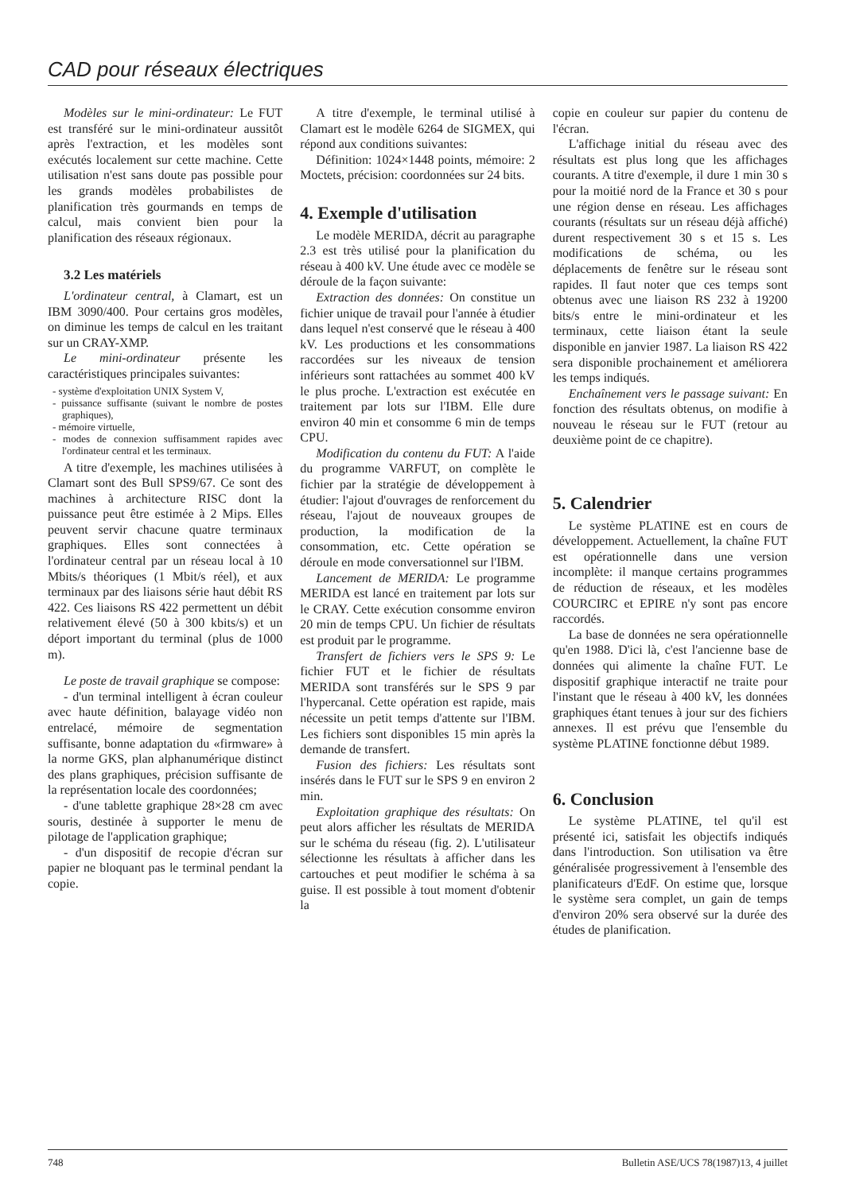CAD pour réseaux électriques
Modèles sur le mini-ordinateur: Le FUT est transféré sur le mini-ordinateur aussitôt après l'extraction, et les modèles sont exécutés localement sur cette machine. Cette utilisation n'est sans doute pas possible pour les grands modèles probabilistes de planification très gourmands en temps de calcul, mais convient bien pour la planification des réseaux régionaux.
3.2 Les matériels
L'ordinateur central, à Clamart, est un IBM 3090/400. Pour certains gros modèles, on diminue les temps de calcul en les traitant sur un CRAY-XMP.
Le mini-ordinateur présente les caractéristiques principales suivantes:
- système d'exploitation UNIX System V,
- puissance suffisante (suivant le nombre de postes graphiques),
- mémoire virtuelle,
- modes de connexion suffisamment rapides avec l'ordinateur central et les terminaux.
A titre d'exemple, les machines utilisées à Clamart sont des Bull SPS9/67. Ce sont des machines à architecture RISC dont la puissance peut être estimée à 2 Mips. Elles peuvent servir chacune quatre terminaux graphiques. Elles sont connectées à l'ordinateur central par un réseau local à 10 Mbits/s théoriques (1 Mbit/s réel), et aux terminaux par des liaisons série haut débit RS 422. Ces liaisons RS 422 permettent un débit relativement élevé (50 à 300 kbits/s) et un déport important du terminal (plus de 1000 m).
Le poste de travail graphique se compose:
- d'un terminal intelligent à écran couleur avec haute définition, balayage vidéo non entrelacé, mémoire de segmentation suffisante, bonne adaptation du «firmware» à la norme GKS, plan alphanumérique distinct des plans graphiques, précision suffisante de la représentation locale des coordonnées;
- d'une tablette graphique 28×28 cm avec souris, destinée à supporter le menu de pilotage de l'application graphique;
- d'un dispositif de recopie d'écran sur papier ne bloquant pas le terminal pendant la copie.
A titre d'exemple, le terminal utilisé à Clamart est le modèle 6264 de SIGMEX, qui répond aux conditions suivantes:
Définition: 1024×1448 points, mémoire: 2 Moctets, précision: coordonnées sur 24 bits.
4. Exemple d'utilisation
Le modèle MERIDA, décrit au paragraphe 2.3 est très utilisé pour la planification du réseau à 400 kV. Une étude avec ce modèle se déroule de la façon suivante:
Extraction des données: On constitue un fichier unique de travail pour l'année à étudier dans lequel n'est conservé que le réseau à 400 kV. Les productions et les consommations raccordées sur les niveaux de tension inférieurs sont rattachées au sommet 400 kV le plus proche. L'extraction est exécutée en traitement par lots sur l'IBM. Elle dure environ 40 min et consomme 6 min de temps CPU.
Modification du contenu du FUT: A l'aide du programme VARFUT, on complète le fichier par la stratégie de développement à étudier: l'ajout d'ouvrages de renforcement du réseau, l'ajout de nouveaux groupes de production, la modification de la consommation, etc. Cette opération se déroule en mode conversationnel sur l'IBM.
Lancement de MERIDA: Le programme MERIDA est lancé en traitement par lots sur le CRAY. Cette exécution consomme environ 20 min de temps CPU. Un fichier de résultats est produit par le programme.
Transfert de fichiers vers le SPS 9: Le fichier FUT et le fichier de résultats MERIDA sont transférés sur le SPS 9 par l'hypercanal. Cette opération est rapide, mais nécessite un petit temps d'attente sur l'IBM. Les fichiers sont disponibles 15 min après la demande de transfert.
Fusion des fichiers: Les résultats sont insérés dans le FUT sur le SPS 9 en environ 2 min.
Exploitation graphique des résultats: On peut alors afficher les résultats de MERIDA sur le schéma du réseau (fig. 2). L'utilisateur sélectionne les résultats à afficher dans les cartouches et peut modifier le schéma à sa guise. Il est possible à tout moment d'obtenir la
copie en couleur sur papier du contenu de l'écran.
L'affichage initial du réseau avec des résultats est plus long que les affichages courants. A titre d'exemple, il dure 1 min 30 s pour la moitié nord de la France et 30 s pour une région dense en réseau. Les affichages courants (résultats sur un réseau déjà affiché) durent respectivement 30 s et 15 s. Les modifications de schéma, ou les déplacements de fenêtre sur le réseau sont rapides. Il faut noter que ces temps sont obtenus avec une liaison RS 232 à 19200 bits/s entre le mini-ordinateur et les terminaux, cette liaison étant la seule disponible en janvier 1987. La liaison RS 422 sera disponible prochainement et améliorera les temps indiqués.
Enchaînement vers le passage suivant: En fonction des résultats obtenus, on modifie à nouveau le réseau sur le FUT (retour au deuxième point de ce chapitre).
5. Calendrier
Le système PLATINE est en cours de développement. Actuellement, la chaîne FUT est opérationnelle dans une version incomplète: il manque certains programmes de réduction de réseaux, et les modèles COURCIRC et EPIRE n'y sont pas encore raccordés.
La base de données ne sera opérationnelle qu'en 1988. D'ici là, c'est l'ancienne base de données qui alimente la chaîne FUT. Le dispositif graphique interactif ne traite pour l'instant que le réseau à 400 kV, les données graphiques étant tenues à jour sur des fichiers annexes. Il est prévu que l'ensemble du système PLATINE fonctionne début 1989.
6. Conclusion
Le système PLATINE, tel qu'il est présenté ici, satisfait les objectifs indiqués dans l'introduction. Son utilisation va être généralisée progressivement à l'ensemble des planificateurs d'EdF. On estime que, lorsque le système sera complet, un gain de temps d'environ 20% sera observé sur la durée des études de planification.
748 Bulletin ASE/UCS 78(1987)13, 4 juillet